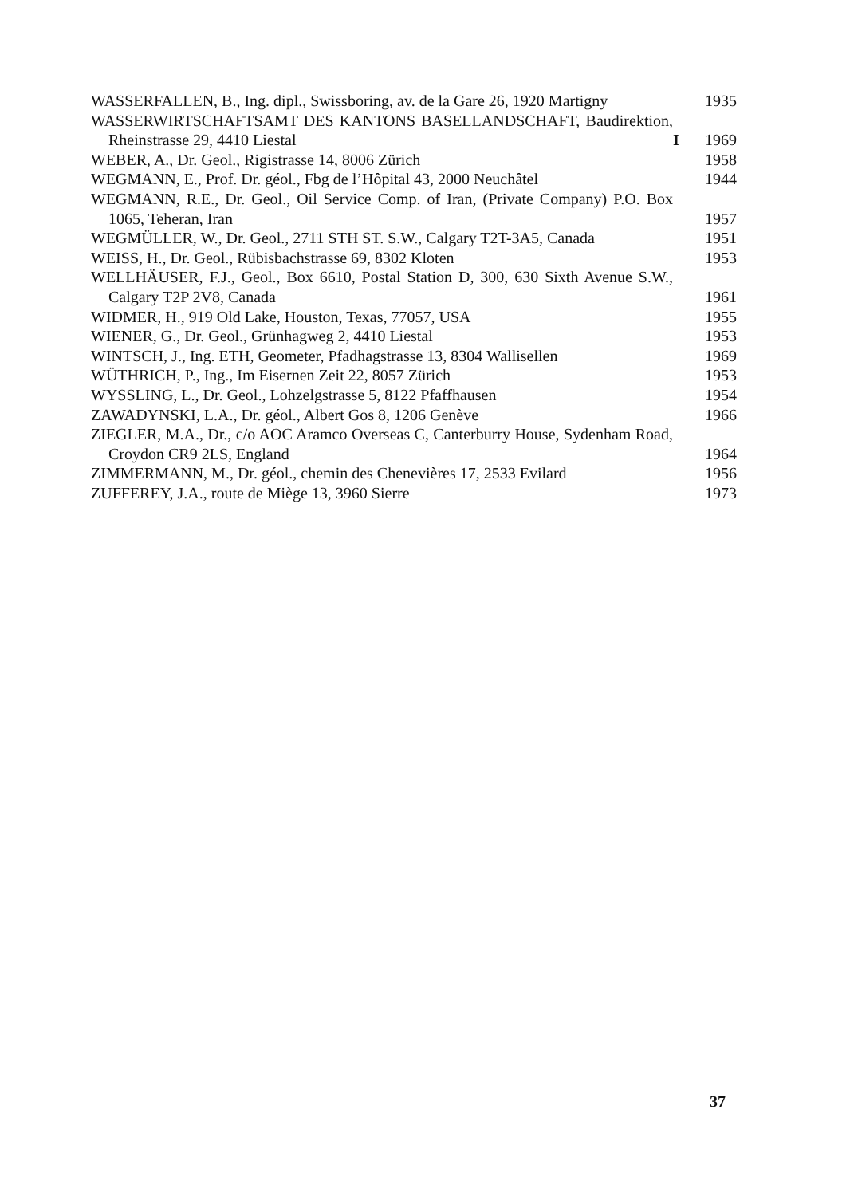WASSERFALLEN, B., Ing. dipl., Swissboring, av. de la Gare 26, 1920 Martigny
1935
WASSERWIRTSCHAFTSAMT DES KANTONS BASELLANDSCHAFT, Baudirektion, Rheinstrasse 29, 4410 Liestal
I 1969
WEBER, A., Dr. Geol., Rigistrasse 14, 8006 Zürich
1958
WEGMANN, E., Prof. Dr. géol., Fbg de l’Hôpital 43, 2000 Neuchâtel
1944
WEGMANN, R.E., Dr. Geol., Oil Service Comp. of Iran, (Private Company) P.O. Box 1065, Teheran, Iran
1957
WEGMÜLLER, W., Dr. Geol., 2711 STH ST. S.W., Calgary T2T-3A5, Canada
1951
WEISS, H., Dr. Geol., Rübisbachstrasse 69, 8302 Kloten
1953
WELLHÄUSER, F.J., Geol., Box 6610, Postal Station D, 300, 630 Sixth Avenue S.W., Calgary T2P 2V8, Canada
1961
WIDMER, H., 919 Old Lake, Houston, Texas, 77057, USA
1955
WIENER, G., Dr. Geol., Grünhagweg 2, 4410 Liestal
1953
WINTSCH, J., Ing. ETH, Geometer, Pfadhagstrasse 13, 8304 Wallisellen
1969
WÜTHRICH, P., Ing., Im Eisernen Zeit 22, 8057 Zürich
1953
WYSSLING, L., Dr. Geol., Lohzelgstrasse 5, 8122 Pfaffhausen
1954
ZAWADYNSKI, L.A., Dr. géol., Albert Gos 8, 1206 Genève
1966
ZIEGLER, M.A., Dr., c/o AOC Aramco Overseas C, Canterburry House, Sydenham Road, Croydon CR9 2LS, England
1964
ZIMMERMANN, M., Dr. géol., chemin des Chenevières 17, 2533 Evilard
1956
ZUFFEREY, J.A., route de Miège 13, 3960 Sierre
1973
37